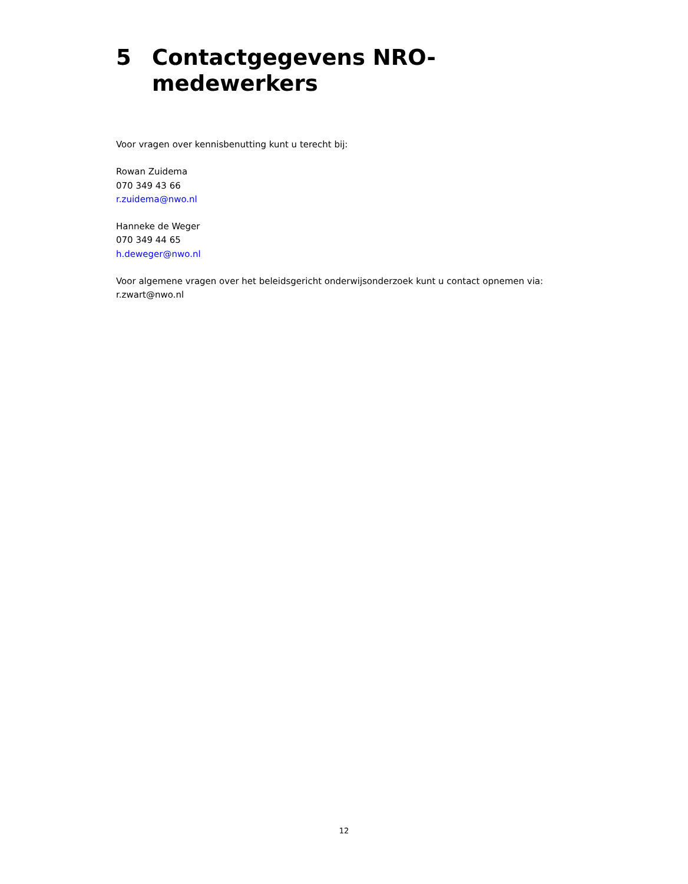5 Contactgegevens NRO-
medewerkers
Voor vragen over kennisbenutting kunt u terecht bij:
Rowan Zuidema
070 349 43 66
r.zuidema@nwo.nl
Hanneke de Weger
070 349 44 65
h.deweger@nwo.nl
Voor algemene vragen over het beleidsgericht onderwijsonderzoek kunt u contact opnemen via:
r.zwart@nwo.nl
12